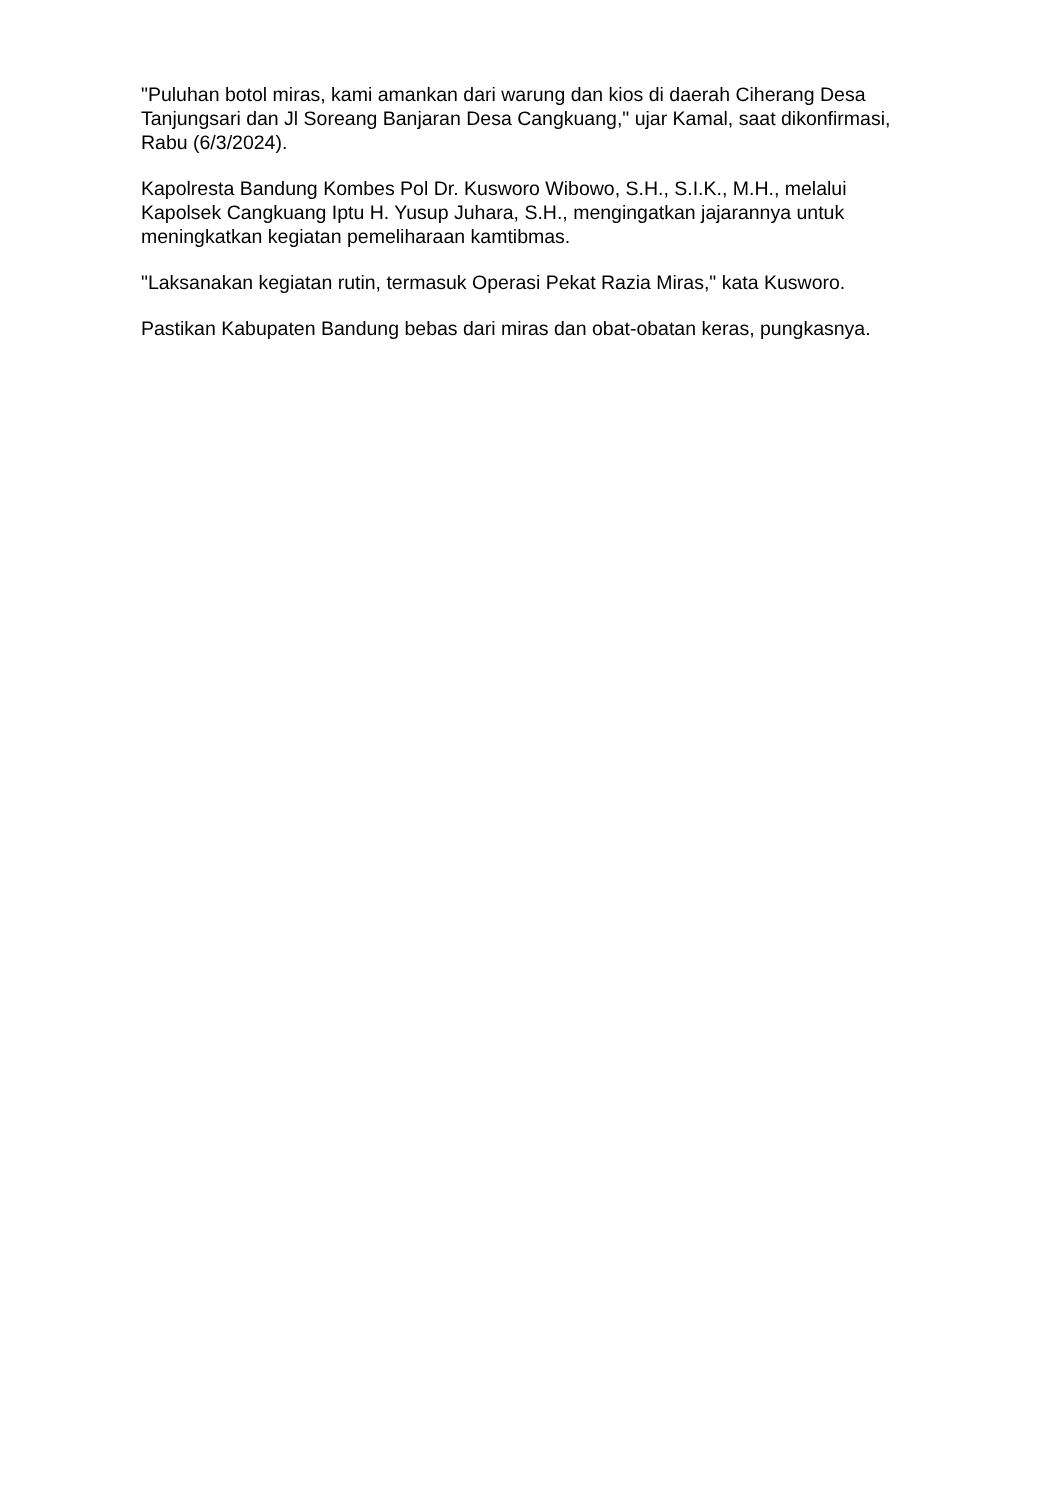"Puluhan botol miras, kami amankan dari warung dan kios di daerah Ciherang Desa Tanjungsari dan Jl Soreang Banjaran Desa Cangkuang," ujar Kamal, saat dikonfirmasi, Rabu (6/3/2024).
Kapolresta Bandung Kombes Pol Dr. Kusworo Wibowo, S.H., S.I.K., M.H., melalui Kapolsek Cangkuang Iptu H. Yusup Juhara, S.H., mengingatkan jajarannya untuk meningkatkan kegiatan pemeliharaan kamtibmas.
"Laksanakan kegiatan rutin, termasuk Operasi Pekat Razia Miras," kata Kusworo.
Pastikan Kabupaten Bandung bebas dari miras dan obat-obatan keras, pungkasnya.